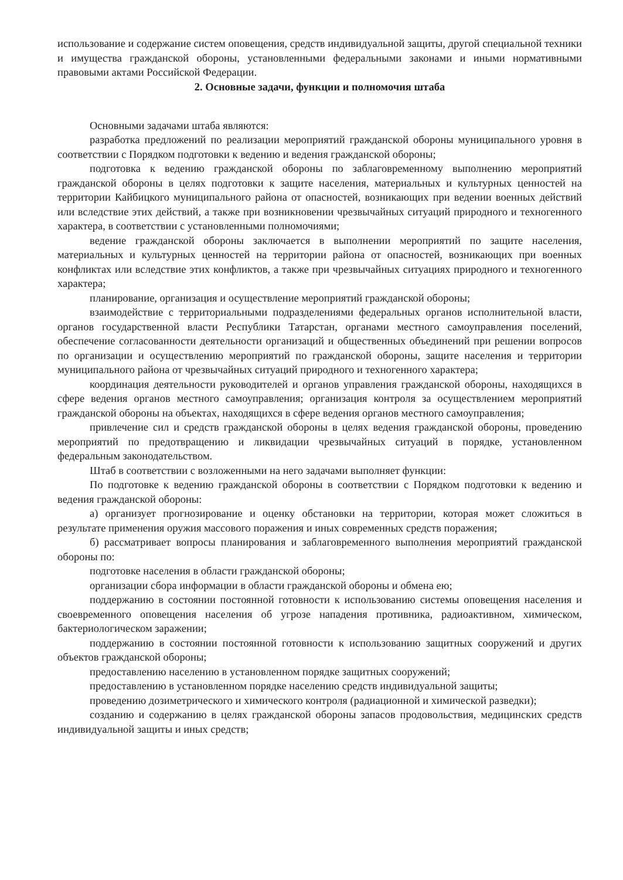использование и содержание систем оповещения, средств индивидуальной защиты, другой специальной техники и имущества гражданской обороны, установленными федеральными законами и иными нормативными правовыми актами Российской Федерации.
2. Основные задачи, функции и полномочия штаба
Основными задачами штаба являются:
разработка предложений по реализации мероприятий гражданской обороны муниципального уровня в соответствии с Порядком подготовки к ведению и ведения гражданской обороны;
подготовка к ведению гражданской обороны по заблаговременному выполнению мероприятий гражданской обороны в целях подготовки к защите населения, материальных и культурных ценностей на территории Кайбицкого муниципального района от опасностей, возникающих при ведении военных действий или вследствие этих действий, а также при возникновении чрезвычайных ситуаций природного и техногенного характера, в соответствии с установленными полномочиями;
ведение гражданской обороны заключается в выполнении мероприятий по защите населения, материальных и культурных ценностей на территории района от опасностей, возникающих при военных конфликтах или вследствие этих конфликтов, а также при чрезвычайных ситуациях природного и техногенного характера;
планирование, организация и осуществление мероприятий гражданской обороны;
взаимодействие с территориальными подразделениями федеральных органов исполнительной власти, органов государственной власти Республики Татарстан, органами местного самоуправления поселений, обеспечение согласованности деятельности организаций и общественных объединений при решении вопросов по организации и осуществлению мероприятий по гражданской обороны, защите населения и территории муниципального района от чрезвычайных ситуаций природного и техногенного характера;
координация деятельности руководителей и органов управления гражданской обороны, находящихся в сфере ведения органов местного самоуправления; организация контроля за осуществлением мероприятий гражданской обороны на объектах, находящихся в сфере ведения органов местного самоуправления;
привлечение сил и средств гражданской обороны в целях ведения гражданской обороны, проведению мероприятий по предотвращению и ликвидации чрезвычайных ситуаций в порядке, установленном федеральным законодательством.
Штаб в соответствии с возложенными на него задачами выполняет функции:
По подготовке к ведению гражданской обороны в соответствии с Порядком подготовки к ведению и ведения гражданской обороны:
а) организует прогнозирование и оценку обстановки на территории, которая может сложиться в результате применения оружия массового поражения и иных современных средств поражения;
б) рассматривает вопросы планирования и заблаговременного выполнения мероприятий гражданской обороны по:
подготовке населения в области гражданской обороны;
организации сбора информации в области гражданской обороны и обмена ею;
поддержанию в состоянии постоянной готовности к использованию системы оповещения населения и своевременного оповещения населения об угрозе нападения противника, радиоактивном, химическом, бактериологическом заражении;
поддержанию в состоянии постоянной готовности к использованию защитных сооружений и других объектов гражданской обороны;
предоставлению населению в установленном порядке защитных сооружений;
предоставлению в установленном порядке населению средств индивидуальной защиты;
проведению дозиметрического и химического контроля (радиационной и химической разведки);
созданию и содержанию в целях гражданской обороны запасов продовольствия, медицинских средств индивидуальной защиты и иных средств;